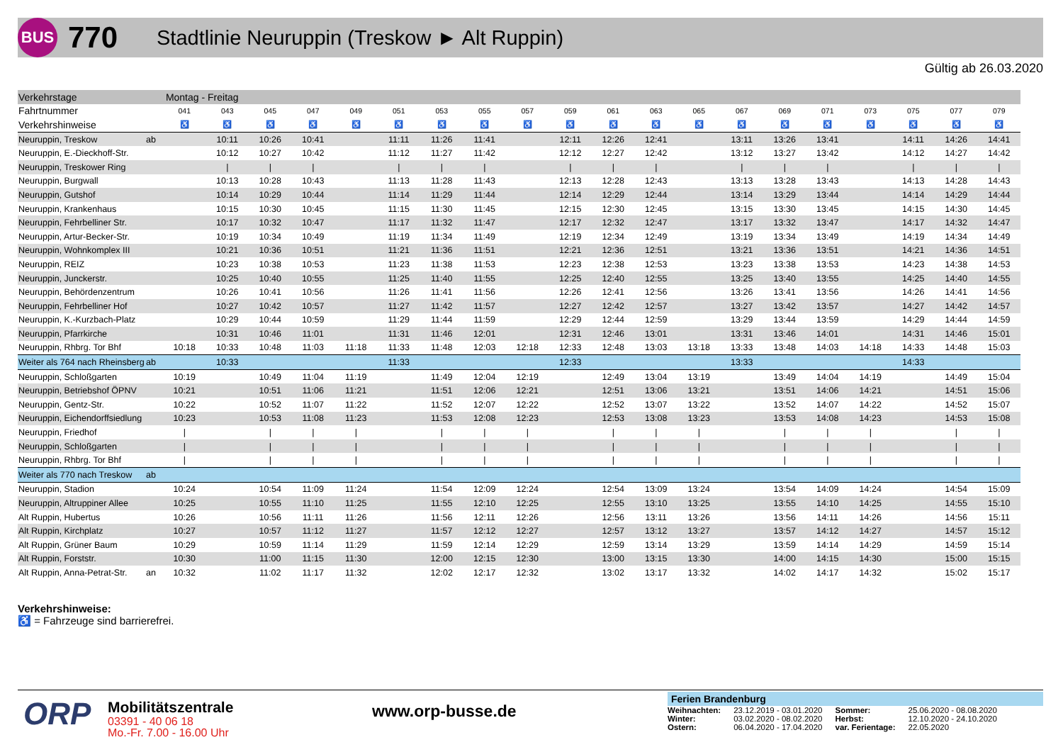BUS
770
Stadtlinie Neuruppin (Treskow ► Alt Ruppin)
Gültig ab 26.03.2020
| Verkehrstage | | Montag - Freitag | | | | | | | | | | | | | | | | | | | |
| Fahrtnummer | | 041 | 043 | 045 | 047 | 049 | 051 | 053 | 055 | 057 | 059 | 061 | 063 | 065 | 067 | 069 | 071 | 073 | 075 | 077 | 079 |
| Verkehrshinweise | | ♿ | ♿ | ♿ | ♿ | ♿ | ♿ | ♿ | ♿ | ♿ | ♿ | ♿ | ♿ | ♿ | ♿ | ♿ | ♿ | ♿ | ♿ | ♿ | ♿ |
| Neuruppin, Treskow | ab | | 10:11 | 10:26 | 10:41 | | 11:11 | 11:26 | 11:41 | | 12:11 | 12:26 | 12:41 | | 13:11 | 13:26 | 13:41 | | 14:11 | 14:26 | 14:41 |
| Neuruppin, E.-Dieckhoff-Str. | | | 10:12 | 10:27 | 10:42 | | 11:12 | 11:27 | 11:42 | | 12:12 | 12:27 | 12:42 | | 13:12 | 13:27 | 13:42 | | 14:12 | 14:27 | 14:42 |
| Neuruppin, Treskower Ring | | | / | / | / | | / | / | / | | / | / | / | | / | / | / | | / | / | / |
| Neuruppin, Burgwall | | | 10:13 | 10:28 | 10:43 | | 11:13 | 11:28 | 11:43 | | 12:13 | 12:28 | 12:43 | | 13:13 | 13:28 | 13:43 | | 14:13 | 14:28 | 14:43 |
| Neuruppin, Gutshof | | | 10:14 | 10:29 | 10:44 | | 11:14 | 11:29 | 11:44 | | 12:14 | 12:29 | 12:44 | | 13:14 | 13:29 | 13:44 | | 14:14 | 14:29 | 14:44 |
| Neuruppin, Krankenhaus | | | 10:15 | 10:30 | 10:45 | | 11:15 | 11:30 | 11:45 | | 12:15 | 12:30 | 12:45 | | 13:15 | 13:30 | 13:45 | | 14:15 | 14:30 | 14:45 |
| Neuruppin, Fehrbelliner Str. | | | 10:17 | 10:32 | 10:47 | | 11:17 | 11:32 | 11:47 | | 12:17 | 12:32 | 12:47 | | 13:17 | 13:32 | 13:47 | | 14:17 | 14:32 | 14:47 |
| Neuruppin, Artur-Becker-Str. | | | 10:19 | 10:34 | 10:49 | | 11:19 | 11:34 | 11:49 | | 12:19 | 12:34 | 12:49 | | 13:19 | 13:34 | 13:49 | | 14:19 | 14:34 | 14:49 |
| Neuruppin, Wohnkomplex III | | | 10:21 | 10:36 | 10:51 | | 11:21 | 11:36 | 11:51 | | 12:21 | 12:36 | 12:51 | | 13:21 | 13:36 | 13:51 | | 14:21 | 14:36 | 14:51 |
| Neuruppin, REIZ | | | 10:23 | 10:38 | 10:53 | | 11:23 | 11:38 | 11:53 | | 12:23 | 12:38 | 12:53 | | 13:23 | 13:38 | 13:53 | | 14:23 | 14:38 | 14:53 |
| Neuruppin, Junckerstr. | | | 10:25 | 10:40 | 10:55 | | 11:25 | 11:40 | 11:55 | | 12:25 | 12:40 | 12:55 | | 13:25 | 13:40 | 13:55 | | 14:25 | 14:40 | 14:55 |
| Neuruppin, Behördenzentrum | | | 10:26 | 10:41 | 10:56 | | 11:26 | 11:41 | 11:56 | | 12:26 | 12:41 | 12:56 | | 13:26 | 13:41 | 13:56 | | 14:26 | 14:41 | 14:56 |
| Neuruppin, Fehrbelliner Hof | | | 10:27 | 10:42 | 10:57 | | 11:27 | 11:42 | 11:57 | | 12:27 | 12:42 | 12:57 | | 13:27 | 13:42 | 13:57 | | 14:27 | 14:42 | 14:57 |
| Neuruppin, K.-Kurzbach-Platz | | | 10:29 | 10:44 | 10:59 | | 11:29 | 11:44 | 11:59 | | 12:29 | 12:44 | 12:59 | | 13:29 | 13:44 | 13:59 | | 14:29 | 14:44 | 14:59 |
| Neuruppin, Pfarrkirche | | | 10:31 | 10:46 | 11:01 | | 11:31 | 11:46 | 12:01 | | 12:31 | 12:46 | 13:01 | | 13:31 | 13:46 | 14:01 | | 14:31 | 14:46 | 15:01 |
| Neuruppin, Rhbrg. Tor Bhf | | 10:18 | 10:33 | 10:48 | 11:03 | 11:18 | 11:33 | 11:48 | 12:03 | 12:18 | 12:33 | 12:48 | 13:03 | 13:18 | 13:33 | 13:48 | 14:03 | 14:18 | 14:33 | 14:48 | 15:03 |
| Weiter als 764 nach Rheinsberg | ab | | 10:33 | | | | 11:33 | | | | 12:33 | | | | 13:33 | | | | 14:33 | | |
| Neuruppin, Schloßgarten | | 10:19 | | 10:49 | 11:04 | 11:19 | | 11:49 | 12:04 | 12:19 | | 12:49 | 13:04 | 13:19 | | 13:49 | 14:04 | 14:19 | | 14:49 | 15:04 |
| Neuruppin, Betriebshof ÖPNV | | 10:21 | | 10:51 | 11:06 | 11:21 | | 11:51 | 12:06 | 12:21 | | 12:51 | 13:06 | 13:21 | | 13:51 | 14:06 | 14:21 | | 14:51 | 15:06 |
| Neuruppin, Gentz-Str. | | 10:22 | | 10:52 | 11:07 | 11:22 | | 11:52 | 12:07 | 12:22 | | 12:52 | 13:07 | 13:22 | | 13:52 | 14:07 | 14:22 | | 14:52 | 15:07 |
| Neuruppin, Eichendorffsiedlung | | 10:23 | | 10:53 | 11:08 | 11:23 | | 11:53 | 12:08 | 12:23 | | 12:53 | 13:08 | 13:23 | | 13:53 | 14:08 | 14:23 | | 14:53 | 15:08 |
| Neuruppin, Friedhof | | / | | / | / | / | | / | / | / | | / | / | / | | / | / | / | | / | / |
| Neuruppin, Schloßgarten | | / | | / | / | / | | / | / | / | | / | / | / | | / | / | / | | / | / |
| Neuruppin, Rhbrg. Tor Bhf | | / | | / | / | / | | / | / | / | | / | / | / | | / | / | / | | / | / |
| Weiter als 770 nach Treskow | ab | | | | | | | | | | | | | | | | | | | | |
| Neuruppin, Stadion | | 10:24 | | 10:54 | 11:09 | 11:24 | | 11:54 | 12:09 | 12:24 | | 12:54 | 13:09 | 13:24 | | 13:54 | 14:09 | 14:24 | | 14:54 | 15:09 |
| Neuruppin, Altruppiner Allee | | 10:25 | | 10:55 | 11:10 | 11:25 | | 11:55 | 12:10 | 12:25 | | 12:55 | 13:10 | 13:25 | | 13:55 | 14:10 | 14:25 | | 14:55 | 15:10 |
| Alt Ruppin, Hubertus | | 10:26 | | 10:56 | 11:11 | 11:26 | | 11:56 | 12:11 | 12:26 | | 12:56 | 13:11 | 13:26 | | 13:56 | 14:11 | 14:26 | | 14:56 | 15:11 |
| Alt Ruppin, Kirchplatz | | 10:27 | | 10:57 | 11:12 | 11:27 | | 11:57 | 12:12 | 12:27 | | 12:57 | 13:12 | 13:27 | | 13:57 | 14:12 | 14:27 | | 14:57 | 15:12 |
| Alt Ruppin, Grüner Baum | | 10:29 | | 10:59 | 11:14 | 11:29 | | 11:59 | 12:14 | 12:29 | | 12:59 | 13:14 | 13:29 | | 13:59 | 14:14 | 14:29 | | 14:59 | 15:14 |
| Alt Ruppin, Forststr. | | 10:30 | | 11:00 | 11:15 | 11:30 | | 12:00 | 12:15 | 12:30 | | 13:00 | 13:15 | 13:30 | | 14:00 | 14:15 | 14:30 | | 15:00 | 15:15 |
| Alt Ruppin, Anna-Petrat-Str. | an | 10:32 | | 11:02 | 11:17 | 11:32 | | 12:02 | 12:17 | 12:32 | | 13:02 | 13:17 | 13:32 | | 14:02 | 14:17 | 14:32 | | 15:02 | 15:17 |
Verkehrshinweise:
♿ = Fahrzeuge sind barrierefrei.
ORP
Mobilitätszentrale
03391 - 40 06 18
Mo.-Fr. 7.00 - 16.00 Uhr
www.orp-busse.de
Ferien Brandenburg
| Weihnachten: | 23.12.2019 - 03.01.2020 | Sommer: | 25.06.2020 - 08.08.2020 |
| Winter: | 03.02.2020 - 08.02.2020 | Herbst: | 12.10.2020 - 24.10.2020 |
| Ostern: | 06.04.2020 - 17.04.2020 | var. Ferientage: | 22.05.2020 |